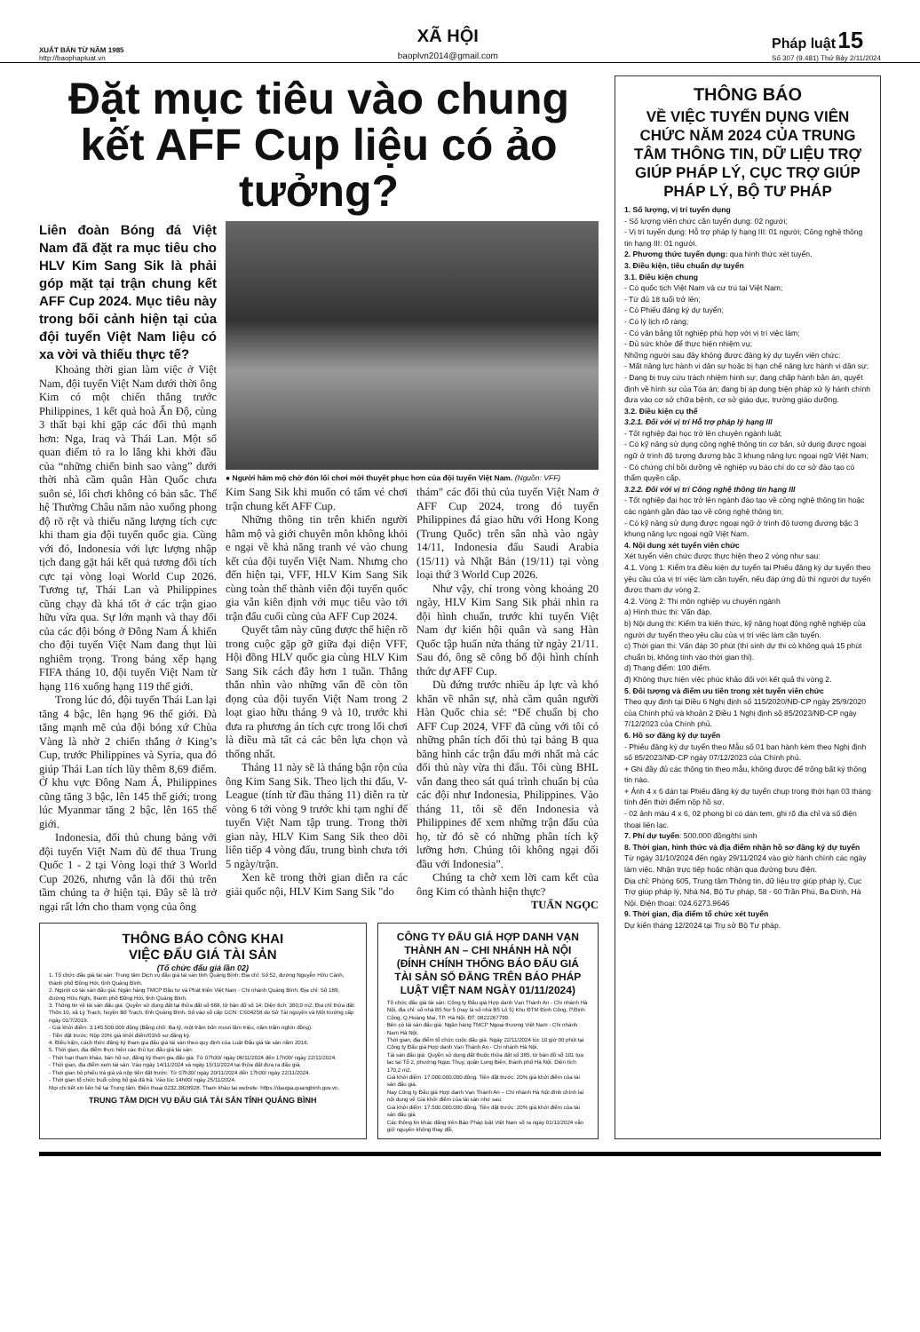XUẤT BẢN TỪ NĂM 1985
http://baophapluat.vn
XÃ HỘI
baoplvn2014@gmail.com
Pháp luật 15
Số 307 (9.481) Thứ Bảy 2/11/2024
Đặt mục tiêu vào chung kết AFF Cup liệu có ảo tưởng?
Liên đoàn Bóng đá Việt Nam đã đặt ra mục tiêu cho HLV Kim Sang Sik là phải góp mặt tại trận chung kết AFF Cup 2024. Mục tiêu này trong bối cảnh hiện tại của đội tuyển Việt Nam liệu có xa vời và thiếu thực tế?
Khoảng thời gian làm việc ở Việt Nam, đội tuyển Việt Nam dưới thời ông Kim có một chiến thắng trước Philippines, 1 kết quả hoà Ấn Độ, cùng 3 thất bại khi gặp các đối thủ mạnh hơn: Nga, Iraq và Thái Lan. Một số quan điểm tỏ ra lo lắng khi khởi đầu của “những chiến binh sao vàng” dưới thời nhà cầm quân Hàn Quốc chưa suôn sẻ, lối chơi không có bản sắc. Thế hệ Thường Châu năm nào xuống phong độ rõ rệt và thiếu năng lượng tích cực khi tham gia đội tuyển quốc gia. Cùng với đó, Indonesia với lực lượng nhập tịch đang gặt hái kết quả tương đối tích cực tại vòng loại World Cup 2026. Tương tự, Thái Lan và Philippines cũng chạy đà khá tốt ở các trận giao hữu vừa qua. Sự lớn mạnh và thay đổi của các đội bóng ở Đông Nam Á khiến cho đội tuyển Việt Nam đang thụt lùi nghiêm trọng. Trong bảng xếp hạng FIFA tháng 10, đội tuyển Việt Nam từ hạng 116 xuống hạng 119 thế giới.
Trong lúc đó, đội tuyển Thái Lan lại tăng 4 bậc, lên hạng 96 thế giới. Đà tăng mạnh mẽ của đội bóng xứ Chùa Vàng là nhờ 2 chiến thắng ở King’s Cup, trước Philippines và Syria, qua đó giúp Thái Lan tích lũy thêm 8,69 điểm. Ở khu vực Đông Nam Á, Philippines cũng tăng 3 bậc, lên 145 thế giới; trong lúc Myanmar tăng 2 bậc, lên 165 thế giới.
Indonesia, đối thủ chung bảng với đội tuyển Việt Nam dù để thua Trung Quốc 1 - 2 tại Vòng loại thứ 3 World Cup 2026, nhưng vẫn là đối thủ trên tầm chúng ta ở hiện tại. Đây sẽ là trở ngại rất lớn cho tham vọng của ông
● Người hâm mộ chờ đón lối chơi mới thuyết phục hơn của đội tuyển Việt Nam. (Nguồn: VFF)
Kim Sang Sik khi muốn có tấm vé chơi trận chung kết AFF Cup.
Những thông tin trên khiến người hâm mộ và giới chuyên môn không khỏi e ngại về khả năng tranh vé vào chung kết của đội tuyển Việt Nam. Nhưng cho đến hiện tại, VFF, HLV Kim Sang Sik cùng toàn thể thành viên đội tuyển quốc gia vẫn kiên định với mục tiêu vào tới trận đấu cuối cùng của AFF Cup 2024.
Quyết tâm này cũng được thể hiện rõ trong cuộc gặp gỡ giữa đại diện VFF, Hội đồng HLV quốc gia cùng HLV Kim Sang Sik cách đây hơn 1 tuần. Thẳng thắn nhìn vào những vấn đề còn tồn đọng của đội tuyển Việt Nam trong 2 loạt giao hữu tháng 9 và 10, trước khi đưa ra phương án tích cực trong lối chơi là điều mà tất cả các bên lựa chọn và thống nhất.
Tháng 11 này sẽ là tháng bận rộn của ông Kim Sang Sik. Theo lịch thi đấu, V-League (tính từ đầu tháng 11) diễn ra từ vòng 6 tới vòng 9 trước khi tạm nghỉ để tuyển Việt Nam tập trung. Trong thời gian này, HLV Kim Sang Sik theo dõi liên tiếp 4 vòng đấu, trung bình chưa tới 5 ngày/trận.
Xen kẽ trong thời gian diễn ra các giải quốc nội, HLV Kim Sang Sik "do
thám" các đối thủ của tuyển Việt Nam ở AFF Cup 2024, trong đó tuyển Philippines đá giao hữu với Hong Kong (Trung Quốc) trên sân nhà vào ngày 14/11, Indonesia đấu Saudi Arabia (15/11) và Nhật Bản (19/11) tại vòng loại thứ 3 World Cup 2026.
Như vậy, chỉ trong vòng khoảng 20 ngày, HLV Kim Sang Sik phải nhìn ra đội hình chuẩn, trước khi tuyển Việt Nam dự kiến hội quân và sang Hàn Quốc tập huấn nửa tháng từ ngày 21/11. Sau đó, ông sẽ công bố đội hình chính thức dự AFF Cup.
Dù đứng trước nhiều áp lực và khó khăn về nhân sự, nhà cầm quân người Hàn Quốc chia sẻ: “Để chuẩn bị cho AFF Cup 2024, VFF đã cùng với tôi có những phân tích đối thủ tại bảng B qua băng hình các trận đấu mới nhất mà các đối thủ này vừa thi đấu. Tôi cùng BHL vẫn đang theo sát quá trình chuẩn bị của các đội như Indonesia, Philippines. Vào tháng 11, tôi sẽ đến Indonesia và Philippines để xem những trận đấu của họ, từ đó sẽ có những phân tích kỹ lưỡng hơn. Chúng tôi không ngại đối đầu với Indonesia”.
Chúng ta chờ xem lời cam kết của ông Kim có thành hiện thực?
TUẤN NGỌC
THÔNG BÁO CÔNG KHAI
VIỆC ĐẤU GIÁ TÀI SẢN
(Tổ chức đấu giá lần 02)
1. Tổ chức đấu giá tài sản: Trung tâm Dịch vụ đấu giá tài sản tỉnh Quảng Bình; Địa chỉ: Số 52, đường Nguyễn Hữu Cảnh, thành phố Đồng Hới, tỉnh Quảng Bình.
2. Người có tài sản đấu giá: Ngân hàng TMCP Đầu tư và Phát triển Việt Nam - Chi nhánh Quảng Bình; Địa chỉ: Số 189, đường Hữu Nghị, thành phố Đồng Hới, tỉnh Quảng Bình.
3. Thông tin về tài sản đấu giá: Quyền sử dụng đất tại thửa đất số 668, tờ bản đồ số 14; Diện tích: 360,0 m2; Địa chỉ thửa đất: Thôn 10, xã Lý Trạch, huyện Bố Trạch, tỉnh Quảng Bình. Số vào sổ cấp GCN: CS04258 do Sở Tài nguyên và Môi trường cấp ngày 01/7/2019.
- Giá khởi điểm: 3.145.500.000 đồng (Bằng chữ: Ba tỷ, một trăm bốn mươi lăm triệu, năm trăm nghìn đồng).
- Tiền đặt trước: Nộp 20% giá khởi điểm/01hồ sơ đăng ký.
4. Điều kiện, cách thức đăng ký tham gia đấu giá tài sản theo quy định của Luật Đấu giá tài sản năm 2016.
5. Thời gian, địa điểm thực hiện các thủ tục đấu giá tài sản:
- Thời hạn tham khảo, bán hồ sơ, đăng ký tham gia đấu giá: Từ 07h30/ ngày 06/11/2024 đến 17h00/ ngày 22/11/2024.
- Thời gian, địa điểm xem tài sản: Vào ngày 14/11/2024 và ngày 15/11/2024 tại thửa đất đưa ra đấu giá.
- Thời gian bỏ phiếu trả giá và nộp tiền đặt trước: Từ 07h30/ ngày 20/11/2024 đến 17h00/ ngày 22/11/2024.
- Thời gian tổ chức buổi công bố giá đã trả: Vào lúc 14h00/ ngày 25/11/2024.
Mọi chi tiết xin liên hệ tại Trung tâm. Điện thoại 0232.3828928. Tham khảo tại website: https://daugia.quangbinh.gov.vn.
TRUNG TÂM DỊCH VỤ ĐẤU GIÁ TÀI SẢN TỈNH QUẢNG BÌNH
CÔNG TY ĐẤU GIÁ HỢP DANH VẠN THÀNH AN – CHI NHÁNH HÀ NỘI
(ĐÍNH CHÍNH THÔNG BÁO ĐẤU GIÁ TÀI SẢN SỐ ĐĂNG TRÊN BÁO PHÁP LUẬT VIỆT NAM NGÀY 01/11/2024)
Tổ chức đấu giá tài sản: Công ty Đấu giá Hợp danh Vạn Thành An - Chi nhánh Hà Nội, địa chỉ: số nhà B5 Nơ 5 (nay là số nhà B5 Lô 5) Khu ĐTM Định Công, P.Định Công, Q.Hoàng Mai, TP. Hà Nội. ĐT: 0822267799.
Bên có tài sản đấu giá: Ngân hàng TMCP Ngoại thương Việt Nam - Chi nhánh Nam Hà Nội.
Thời gian, địa điểm tổ chức cuộc đấu giá: Ngày 22/11/2024 lúc 10 giờ 00 phút tại Công ty Đấu giá Hợp danh Vạn Thành An - Chi nhánh Hà Nội.
Tài sản đấu giá: Quyền sử dụng đất thuộc thửa đất số 385, tờ bản đồ số 101 tọa lạc tại Tổ 2, phường Ngọc Thụy, quận Long Biên, thành phố Hà Nội. Diện tích: 170,2 m2.
Giá khởi điểm: 17.000.000.000 đồng. Tiền đặt trước: 20% giá khởi điểm của tài sản đấu giá.
Nay Công ty Đấu giá Hợp danh Vạn Thành An – Chi nhánh Hà Nội đính chính lại nội dung về Giá khởi điểm của tài sản như sau:
Giá khởi điểm: 17.500.000.000 đồng. Tiền đặt trước: 20% giá khởi điểm của tài sản đấu giá
Các thông tin khác đăng trên Báo Pháp luật Việt Nam số ra ngày 01/11/2024 vẫn giữ nguyên không thay đổi.
THÔNG BÁO
VỀ VIỆC TUYỂN DỤNG VIÊN CHỨC NĂM 2024 CỦA TRUNG TÂM THÔNG TIN, DỮ LIỆU TRỢ GIÚP PHÁP LÝ, CỤC TRỢ GIÚP PHÁP LÝ, BỘ TƯ PHÁP
1. Số lượng, vị trí tuyển dụng
- Số lượng viên chức cần tuyển dụng: 02 người;
- Vị trí tuyển dụng: Hỗ trợ pháp lý hạng III: 01 người; Công nghệ thông tin hạng III: 01 người.
2. Phương thức tuyển dụng: qua hình thức xét tuyển.
3. Điều kiện, tiêu chuẩn dự tuyển
3.1. Điều kiện chung
- Có quốc tịch Việt Nam và cư trú tại Việt Nam;
- Từ đủ 18 tuổi trở lên;
- Có Phiếu đăng ký dự tuyển;
- Có lý lịch rõ ràng;
- Có văn bằng tốt nghiệp phù hợp với vị trí việc làm;
- Đủ sức khỏe để thực hiện nhiệm vụ;
Những người sau đây không được đăng ký dự tuyển viên chức:
- Mất năng lực hành vi dân sự hoặc bị hạn chế năng lực hành vi dân sự;
- Đang bị truy cứu trách nhiệm hình sự; đang chấp hành bản án, quyết định về hình sự của Tòa án; đang bị áp dụng biện pháp xử lý hành chính đưa vào cơ sở chữa bệnh, cơ sở giáo dục, trường giáo dưỡng.
3.2. Điều kiện cụ thể
3.2.1. Đối với vị trí Hỗ trợ pháp lý hạng III
- Tốt nghiệp đại học trở lên chuyên ngành luật;
- Có kỹ năng sử dụng công nghệ thông tin cơ bản, sử dụng được ngoại ngữ ở trình độ tương đương bậc 3 khung năng lực ngoại ngữ Việt Nam;
- Có chứng chỉ bồi dưỡng về nghiệp vụ báo chí do cơ sở đào tạo có thẩm quyền cấp.
3.2.2. Đối với vị trí Công nghệ thông tin hạng III
- Tốt nghiệp đại học trở lên ngành đào tạo về công nghệ thông tin hoặc các ngành gần đào tạo về công nghệ thông tin;
- Có kỹ năng sử dụng được ngoại ngữ ở trình độ tương đương bậc 3 khung năng lực ngoại ngữ Việt Nam.
4. Nội dung xét tuyển viên chức
Xét tuyển viên chức được thực hiện theo 2 vòng như sau:
4.1. Vòng 1: Kiểm tra điều kiện dự tuyển tại Phiếu đăng ký dự tuyển theo yêu cầu của vị trí việc làm cần tuyển, nếu đáp ứng đủ thì người dự tuyển được tham dự vòng 2.
4.2. Vòng 2: Thi môn nghiệp vụ chuyên ngành
a) Hình thức thi: Vấn đáp.
b) Nội dung thi: Kiểm tra kiến thức, kỹ năng hoạt động nghề nghiệp của người dự tuyển theo yêu cầu của vị trí việc làm cần tuyển.
c) Thời gian thi: Vấn đáp 30 phút (thí sinh dự thi có không quá 15 phút chuẩn bị, không tính vào thời gian thi).
d) Thang điểm: 100 điểm.
đ) Không thực hiện việc phúc khảo đối với kết quả thi vòng 2.
5. Đối tượng và điểm ưu tiên trong xét tuyển viên chức
Theo quy định tại Điều 6 Nghị định số 115/2020/NĐ-CP ngày 25/9/2020 của Chính phủ và khoản 2 Điều 1 Nghị định số 85/2023/NĐ-CP ngày 7/12/2023 của Chính phủ.
6. Hồ sơ đăng ký dự tuyển
- Phiếu đăng ký dự tuyển theo Mẫu số 01 ban hành kèm theo Nghị định số 85/2023/NĐ-CP ngày 07/12/2023 của Chính phủ.
+ Ghi đầy đủ các thông tin theo mẫu, không được để trống bất kỳ thông tin nào.
+ Ảnh 4 x 6 dán tại Phiếu đăng ký dự tuyển chụp trong thời hạn 03 tháng tính đến thời điểm nộp hồ sơ.
- 02 ảnh màu 4 x 6, 02 phong bì có dán tem, ghi rõ địa chỉ và số điện thoại liên lạc.
7. Phí dự tuyển: 500.000 đồng/thí sinh
8. Thời gian, hình thức và địa điểm nhận hồ sơ đăng ký dự tuyển
Từ ngày 31/10/2024 đến ngày 29/11/2024 vào giờ hành chính các ngày làm việc. Nhận trực tiếp hoặc nhận qua đường bưu điện.
Địa chỉ: Phòng 605, Trung tâm Thông tin, dữ liệu trợ giúp pháp lý, Cục Trợ giúp pháp lý, Nhà N4, Bộ Tư pháp, 58 - 60 Trần Phú, Ba Đình, Hà Nội. Điện thoại: 024.6273.9646
9. Thời gian, địa điểm tổ chức xét tuyển
Dự kiến tháng 12/2024 tại Trụ sở Bộ Tư pháp.